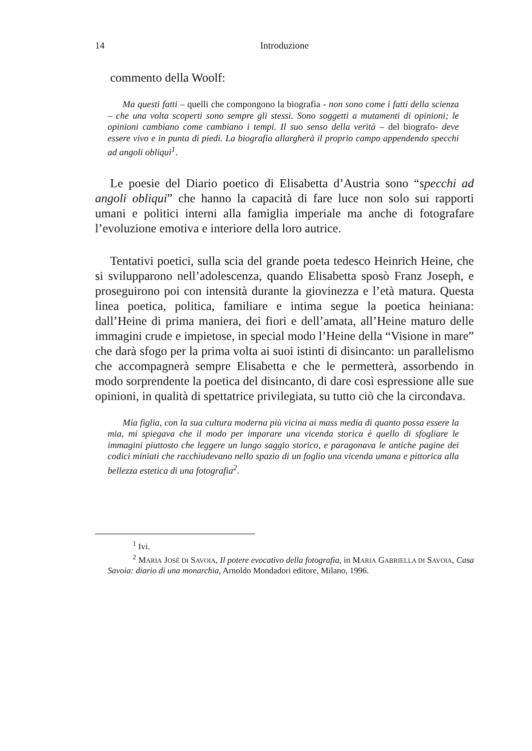14 Introduzione
commento della Woolf:
Ma questi fatti – quelli che compongono la biografia - non sono come i fatti della scienza – che una volta scoperti sono sempre gli stessi. Sono soggetti a mutamenti di opinioni; le opinioni cambiano come cambiano i tempi. Il suo senso della verità – del biografo- deve essere vivo e in punta di piedi. La biografia allargherà il proprio campo appendendo specchi ad angoli obliqui<sup>1</sup>.
Le poesie del Diario poetico di Elisabetta d’Austria sono “specchi ad angoli obliqui” che hanno la capacità di fare luce non solo sui rapporti umani e politici interni alla famiglia imperiale ma anche di fotografare l’evoluzione emotiva e interiore della loro autrice.
Tentativi poetici, sulla scia del grande poeta tedesco Heinrich Heine, che si svilupparono nell’adolescenza, quando Elisabetta sposò Franz Joseph, e proseguirono poi con intensità durante la giovinezza e l’età matura. Questa linea poetica, politica, familiare e intima segue la poetica heiniana: dall’Heine di prima maniera, dei fiori e dell’amata, all’Heine maturo delle immagini crude e impietose, in special modo l’Heine della “Visione in mare” che darà sfogo per la prima volta ai suoi istinti di disincanto: un parallelismo che accompagnerà sempre Elisabetta e che le permetterà, assorbendo in modo sorprendente la poetica del disincanto, di dare così espressione alle sue opinioni, in qualità di spettatrice privilegiata, su tutto ciò che la circondava.
Mia figlia, con la sua cultura moderna più vicina ai mass media di quanto possa essere la mia, mi spiegava che il modo per imparare una vicenda storica è quello di sfogliare le immagini piuttosto che leggere un lungo saggio storico, e paragonava le antiche pagine dei codici miniati che racchiudevano nello spazio di un foglio una vicenda umana e pittorica alla bellezza estetica di una fotografia<sup>2</sup>.
<sup>1</sup> Ivi.
<sup>2</sup> MARIA JOSÈ DI SAVOIA, Il potere evocativo della fotografia, in MARIA GABRIELLA DI SAVOIA, Casa Savoia: diario di una monarchia, Arnoldo Mondadori editore, Milano, 1996.